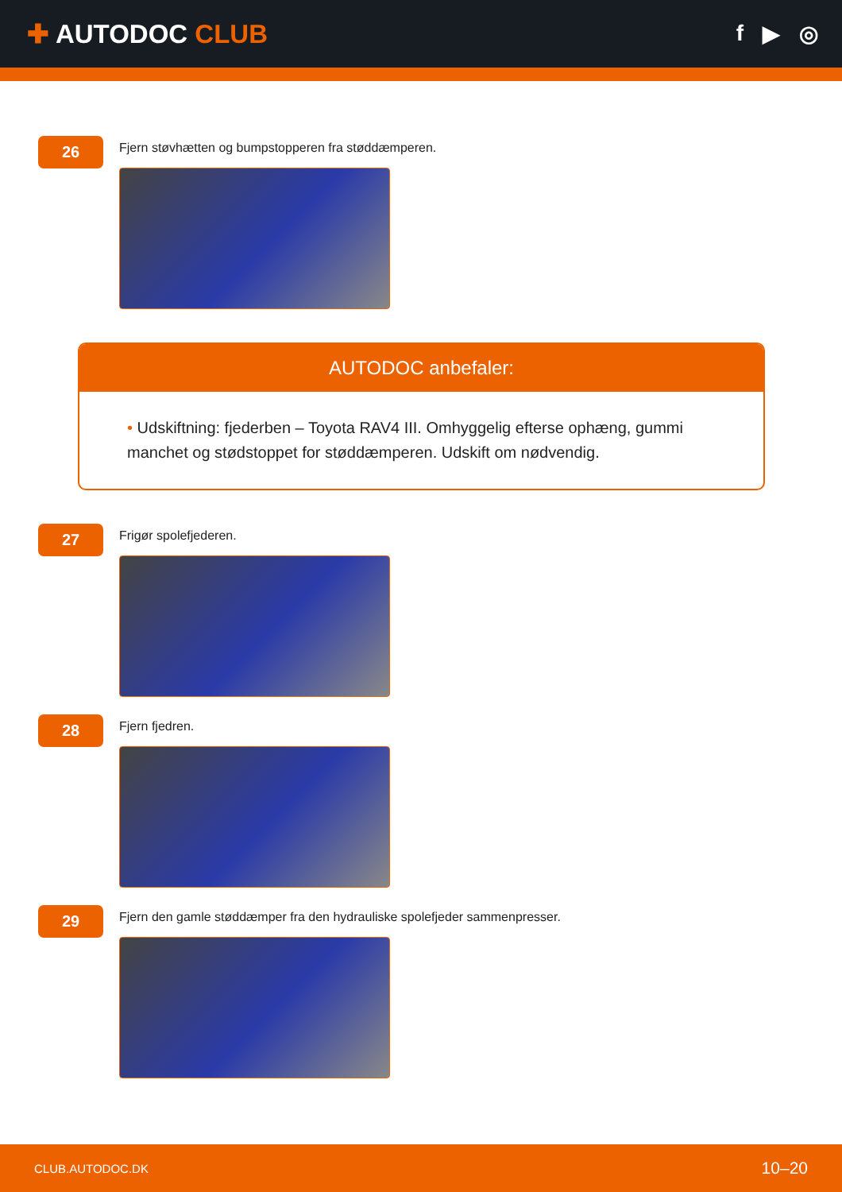✚ AUTODOC CLUB
f ▶ ◎
26
Fjern støvhætten og bumpstopperen fra støddæmperen.
AUTODOC anbefaler:
• Udskiftning: fjederben – Toyota RAV4 III. Omhyggelig efterse ophæng, gummi manchet og stødstoppet for støddæmperen. Udskift om nødvendig.
27
Frigør spolefjederen.
28
Fjern fjedren.
29
Fjern den gamle støddæmper fra den hydrauliske spolefjeder sammenpresser.
CLUB.AUTODOC.DK 10–20